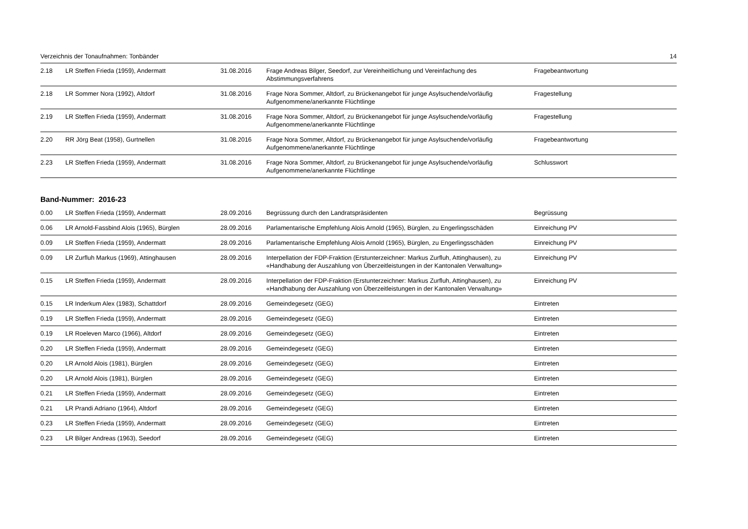Verzeichnis der Tonaufnahmen: Tonbänder 14
| 2.18 | LR Steffen Frieda (1959), Andermatt | 31.08.2016 | Frage Andreas Bilger, Seedorf, zur Vereinheitlichung und Vereinfachung des Abstimmungsverfahrens | Fragebeantwortung |
| 2.18 | LR Sommer Nora (1992), Altdorf | 31.08.2016 | Frage Nora Sommer, Altdorf, zu Brückenangebot für junge Asylsuchende/vorläufig Aufgenommene/anerkannte Flüchtlinge | Fragestellung |
| 2.19 | LR Steffen Frieda (1959), Andermatt | 31.08.2016 | Frage Nora Sommer, Altdorf, zu Brückenangebot für junge Asylsuchende/vorläufig Aufgenommene/anerkannte Flüchtlinge | Fragestellung |
| 2.20 | RR Jörg Beat (1958), Gurtnellen | 31.08.2016 | Frage Nora Sommer, Altdorf, zu Brückenangebot für junge Asylsuchende/vorläufig Aufgenommene/anerkannte Flüchtlinge | Fragebeantwortung |
| 2.23 | LR Steffen Frieda (1959), Andermatt | 31.08.2016 | Frage Nora Sommer, Altdorf, zu Brückenangebot für junge Asylsuchende/vorläufig Aufgenommene/anerkannte Flüchtlinge | Schlusswort |
Band-Nummer: 2016-23
| 0.00 | LR Steffen Frieda (1959), Andermatt | 28.09.2016 | Begrüssung durch den Landratspräsidenten | Begrüssung |
| 0.06 | LR Arnold-Fassbind Alois (1965), Bürglen | 28.09.2016 | Parlamentarische Empfehlung Alois Arnold (1965), Bürglen, zu Engerlingsschäden | Einreichung PV |
| 0.09 | LR Steffen Frieda (1959), Andermatt | 28.09.2016 | Parlamentarische Empfehlung Alois Arnold (1965), Bürglen, zu Engerlingsschäden | Einreichung PV |
| 0.09 | LR Zurfluh Markus (1969), Attinghausen | 28.09.2016 | Interpellation der FDP-Fraktion (Erstunterzeichner: Markus Zurfluh, Attinghausen), zu «Handhabung der Auszahlung von Überzeitleistungen in der Kantonalen Verwaltung» | Einreichung PV |
| 0.15 | LR Steffen Frieda (1959), Andermatt | 28.09.2016 | Interpellation der FDP-Fraktion (Erstunterzeichner: Markus Zurfluh, Attinghausen), zu «Handhabung der Auszahlung von Überzeitleistungen in der Kantonalen Verwaltung» | Einreichung PV |
| 0.15 | LR Inderkum Alex (1983), Schattdorf | 28.09.2016 | Gemeindegesetz (GEG) | Eintreten |
| 0.19 | LR Steffen Frieda (1959), Andermatt | 28.09.2016 | Gemeindegesetz (GEG) | Eintreten |
| 0.19 | LR Roeleven Marco (1966), Altdorf | 28.09.2016 | Gemeindegesetz (GEG) | Eintreten |
| 0.20 | LR Steffen Frieda (1959), Andermatt | 28.09.2016 | Gemeindegesetz (GEG) | Eintreten |
| 0.20 | LR Arnold Alois (1981), Bürglen | 28.09.2016 | Gemeindegesetz (GEG) | Eintreten |
| 0.20 | LR Arnold Alois (1981), Bürglen | 28.09.2016 | Gemeindegesetz (GEG) | Eintreten |
| 0.21 | LR Steffen Frieda (1959), Andermatt | 28.09.2016 | Gemeindegesetz (GEG) | Eintreten |
| 0.21 | LR Prandi Adriano (1964), Altdorf | 28.09.2016 | Gemeindegesetz (GEG) | Eintreten |
| 0.23 | LR Steffen Frieda (1959), Andermatt | 28.09.2016 | Gemeindegesetz (GEG) | Eintreten |
| 0.23 | LR Bilger Andreas (1963), Seedorf | 28.09.2016 | Gemeindegesetz (GEG) | Eintreten |